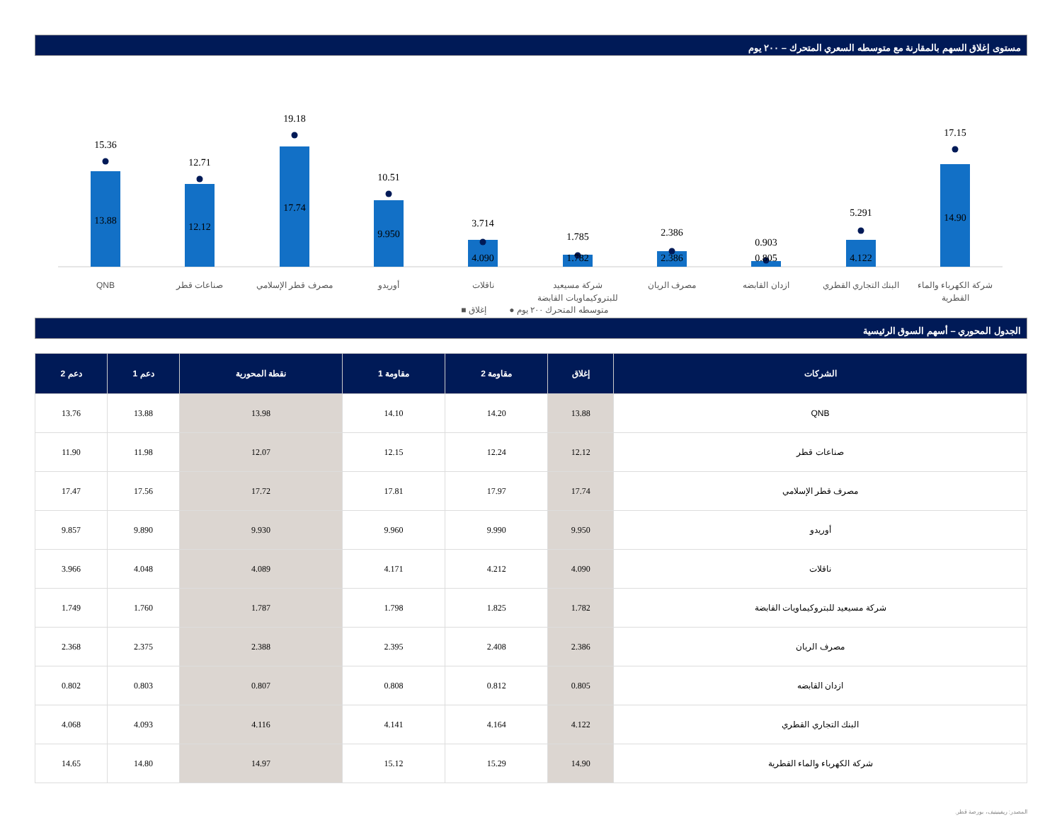مستوى إغلاق السهم بالمقارنة مع متوسطه السعري المتحرك – ٢٠٠ يوم
15.36
12.71
19.18
10.51
3.714
1.785
2.386
0.903
5.291
17.15
13.88
12.12
17.74
9.950
4.090
1.782
2.386
0.805
4.122
14.90
QNB
صناعات قطر
مصرف قطر الإسلامي
أوريدو
ناقلات
شركة مسيعيد
للبتروكيماويات القابضة
مصرف الريان
ازدان القابضه
البنك التجاري القطري
شركة الكهرباء والماء
القطرية
■ إغلاق
● متوسطه المتحرك ٢٠٠ يوم
الجدول المحوري – أسهم السوق الرئيسية
| الشركات | إغلاق | مقاومة 2 | مقاومة 1 | نقطة المحورية | دعم 1 | دعم 2 |
| --- | --- | --- | --- | --- | --- | --- |
| QNB | 13.88 | 14.20 | 14.10 | 13.98 | 13.88 | 13.76 |
| صناعات قطر | 12.12 | 12.24 | 12.15 | 12.07 | 11.98 | 11.90 |
| مصرف قطر الإسلامي | 17.74 | 17.97 | 17.81 | 17.72 | 17.56 | 17.47 |
| أوريدو | 9.950 | 9.990 | 9.960 | 9.930 | 9.890 | 9.857 |
| ناقلات | 4.090 | 4.212 | 4.171 | 4.089 | 4.048 | 3.966 |
| شركة مسيعيد للبتروكيماويات القابضة | 1.782 | 1.825 | 1.798 | 1.787 | 1.760 | 1.749 |
| مصرف الريان | 2.386 | 2.408 | 2.395 | 2.388 | 2.375 | 2.368 |
| ازدان القابضه | 0.805 | 0.812 | 0.808 | 0.807 | 0.803 | 0.802 |
| البنك التجاري القطري | 4.122 | 4.164 | 4.141 | 4.116 | 4.093 | 4.068 |
| شركة الكهرباء والماء القطرية | 14.90 | 15.29 | 15.12 | 14.97 | 14.80 | 14.65 |
المصدر: ريفينيتيف، بورصة قطر.